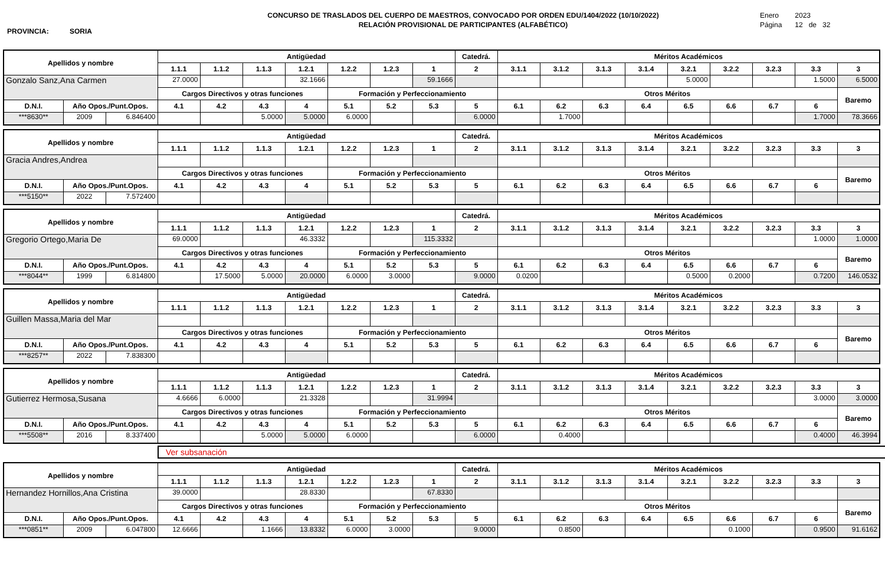PROVINCIA: SORIA
CONCURSO DE TRASLADOS DEL CUERPO DE MAESTROS, CONVOCADO POR ORDEN EDU/1404/2022 (10/10/2022)
RELACIÓN PROVISIONAL DE PARTICIPANTES (ALFABÉTICO)
Enero 2023
Página 12 de 32
| Apellidos y nombre | | | Antigüedad | | | | | | | Catedrá. | Méritos Académicos | | | | | | | | |
| --- | --- | --- | --- | --- | --- | --- | --- | --- | --- | --- | --- | --- | --- | --- | --- | --- | --- | --- | --- |
| | | | 1.1.1 | 1.1.2 | 1.1.3 | 1.2.1 | 1.2.2 | 1.2.3 | 1 | 2 | 3.1.1 | 3.1.2 | 3.1.3 | 3.1.4 | 3.2.1 | 3.2.2 | 3.2.3 | 3.3 | 3 |
| Gonzalo Sanz,Ana Carmen | | | 27.0000 | | | 32.1666 | | | 59.1666 | | | | | | 5.0000 | | | 1.5000 | 6.5000 |
| | | | Cargos Directivos y otras funciones | | | | Formación y Perfeccionamiento | | | | Otros Méritos | | | | | | | | Baremo |
| D.N.I. | Año Opos./Punt.Opos. | | 4.1 | 4.2 | 4.3 | 4 | 5.1 | 5.2 | 5.3 | 5 | 6.1 | 6.2 | 6.3 | 6.4 | 6.5 | 6.6 | 6.7 | 6 | |
| ***8630** | 2009 | 6.846400 | | | 5.0000 | 5.0000 | 6.0000 | | | 6.0000 | | 1.7000 | | | | | | 1.7000 | 78.3666 |
| Apellidos y nombre | | | Antigüedad | | | | | | | Catedrá. | Méritos Académicos | | | | | | | | |
| --- | --- | --- | --- | --- | --- | --- | --- | --- | --- | --- | --- | --- | --- | --- | --- | --- | --- | --- | --- |
| | | | 1.1.1 | 1.1.2 | 1.1.3 | 1.2.1 | 1.2.2 | 1.2.3 | 1 | 2 | 3.1.1 | 3.1.2 | 3.1.3 | 3.1.4 | 3.2.1 | 3.2.2 | 3.2.3 | 3.3 | 3 |
| Gracia Andres,Andrea | | | | | | | | | | | | | | | | | | | |
| | | | Cargos Directivos y otras funciones | | | | Formación y Perfeccionamiento | | | | Otros Méritos | | | | | | | | Baremo |
| D.N.I. | Año Opos./Punt.Opos. | | 4.1 | 4.2 | 4.3 | 4 | 5.1 | 5.2 | 5.3 | 5 | 6.1 | 6.2 | 6.3 | 6.4 | 6.5 | 6.6 | 6.7 | 6 | |
| ***5150** | 2022 | 7.572400 | | | | | | | | | | | | | | | | | |
| Apellidos y nombre | | | Antigüedad | | | | | | | Catedrá. | Méritos Académicos | | | | | | | | |
| --- | --- | --- | --- | --- | --- | --- | --- | --- | --- | --- | --- | --- | --- | --- | --- | --- | --- | --- | --- |
| | | | 1.1.1 | 1.1.2 | 1.1.3 | 1.2.1 | 1.2.2 | 1.2.3 | 1 | 2 | 3.1.1 | 3.1.2 | 3.1.3 | 3.1.4 | 3.2.1 | 3.2.2 | 3.2.3 | 3.3 | 3 |
| Gregorio Ortego,Maria De | | | 69.0000 | | | 46.3332 | | | 115.3332 | | | | | | | | | 1.0000 | 1.0000 |
| | | | Cargos Directivos y otras funciones | | | | Formación y Perfeccionamiento | | | | Otros Méritos | | | | | | | | Baremo |
| D.N.I. | Año Opos./Punt.Opos. | | 4.1 | 4.2 | 4.3 | 4 | 5.1 | 5.2 | 5.3 | 5 | 6.1 | 6.2 | 6.3 | 6.4 | 6.5 | 6.6 | 6.7 | 6 | |
| ***8044** | 1999 | 6.814800 | | 17.5000 | 5.0000 | 20.0000 | 6.0000 | 3.0000 | | 9.0000 | 0.0200 | | | | 0.5000 | 0.2000 | | 0.7200 | 146.0532 |
| Apellidos y nombre | | | Antigüedad | | | | | | | Catedrá. | Méritos Académicos | | | | | | | | |
| --- | --- | --- | --- | --- | --- | --- | --- | --- | --- | --- | --- | --- | --- | --- | --- | --- | --- | --- | --- |
| | | | 1.1.1 | 1.1.2 | 1.1.3 | 1.2.1 | 1.2.2 | 1.2.3 | 1 | 2 | 3.1.1 | 3.1.2 | 3.1.3 | 3.1.4 | 3.2.1 | 3.2.2 | 3.2.3 | 3.3 | 3 |
| Guillen Massa,Maria del Mar | | | | | | | | | | | | | | | | | | | |
| | | | Cargos Directivos y otras funciones | | | | Formación y Perfeccionamiento | | | | Otros Méritos | | | | | | | | Baremo |
| D.N.I. | Año Opos./Punt.Opos. | | 4.1 | 4.2 | 4.3 | 4 | 5.1 | 5.2 | 5.3 | 5 | 6.1 | 6.2 | 6.3 | 6.4 | 6.5 | 6.6 | 6.7 | 6 | |
| ***8257** | 2022 | 7.838300 | | | | | | | | | | | | | | | | | |
| Apellidos y nombre | | | Antigüedad | | | | | | | Catedrá. | Méritos Académicos | | | | | | | | |
| --- | --- | --- | --- | --- | --- | --- | --- | --- | --- | --- | --- | --- | --- | --- | --- | --- | --- | --- | --- |
| | | | 1.1.1 | 1.1.2 | 1.1.3 | 1.2.1 | 1.2.2 | 1.2.3 | 1 | 2 | 3.1.1 | 3.1.2 | 3.1.3 | 3.1.4 | 3.2.1 | 3.2.2 | 3.2.3 | 3.3 | 3 |
| Gutierrez Hermosa,Susana | | | 4.6666 | 6.0000 | | 21.3328 | | | 31.9994 | | | | | | | | | 3.0000 | 3.0000 |
| | | | Cargos Directivos y otras funciones | | | | Formación y Perfeccionamiento | | | | Otros Méritos | | | | | | | | Baremo |
| D.N.I. | Año Opos./Punt.Opos. | | 4.1 | 4.2 | 4.3 | 4 | 5.1 | 5.2 | 5.3 | 5 | 6.1 | 6.2 | 6.3 | 6.4 | 6.5 | 6.6 | 6.7 | 6 | |
| ***5508** | 2016 | 8.337400 | | | 5.0000 | 5.0000 | 6.0000 | | | 6.0000 | | 0.4000 | | | | | | 0.4000 | 46.3994 |
Ver subsanación
| Apellidos y nombre | | | Antigüedad | | | | | | | Catedrá. | Méritos Académicos | | | | | | | | |
| --- | --- | --- | --- | --- | --- | --- | --- | --- | --- | --- | --- | --- | --- | --- | --- | --- | --- | --- | --- |
| | | | 1.1.1 | 1.1.2 | 1.1.3 | 1.2.1 | 1.2.2 | 1.2.3 | 1 | 2 | 3.1.1 | 3.1.2 | 3.1.3 | 3.1.4 | 3.2.1 | 3.2.2 | 3.2.3 | 3.3 | 3 |
| Hernandez Hornillos,Ana Cristina | | | 39.0000 | | | 28.8330 | | | 67.8330 | | | | | | | | | | |
| | | | Cargos Directivos y otras funciones | | | | Formación y Perfeccionamiento | | | | Otros Méritos | | | | | | | | Baremo |
| D.N.I. | Año Opos./Punt.Opos. | | 4.1 | 4.2 | 4.3 | 4 | 5.1 | 5.2 | 5.3 | 5 | 6.1 | 6.2 | 6.3 | 6.4 | 6.5 | 6.6 | 6.7 | 6 | |
| ***0851** | 2009 | 6.047800 | 12.6666 | | 1.1666 | 13.8332 | 6.0000 | 3.0000 | | 9.0000 | | 0.8500 | | | | 0.1000 | | 0.9500 | 91.6162 |